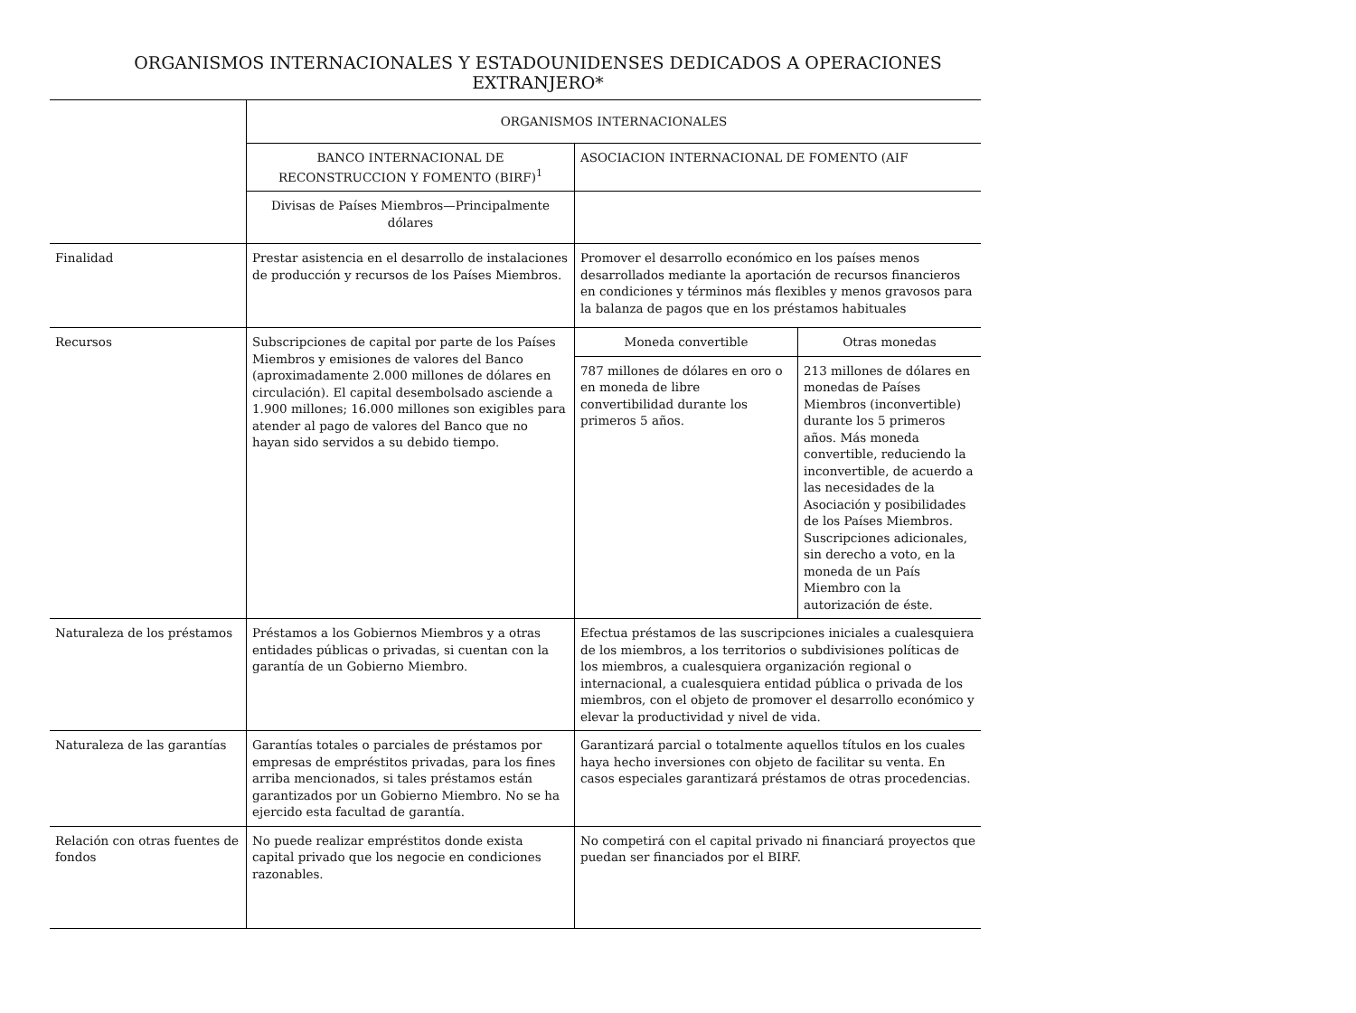ORGANISMOS INTERNACIONALES Y ESTADOUNIDENSES DEDICADOS A OPERACIONES
EXTRANJERO*
| | ORGANISMOS INTERNACIONALES | | |
| | BANCO INTERNACIONAL DE RECONSTRUCCION Y FOMENTO (BIRF)<sup>1</sup> | ASOCIACION INTERNACIONAL DE FOMENTO (AIF | |
| | Divisas de Países Miembros—Principalmente dólares | | |
| Finalidad | Prestar asistencia en el desarrollo de instalaciones de producción y recursos de los Países Miembros. | Promover el desarrollo económico en los países menos desarrollados mediante la aportación de recursos financieros en condiciones y términos más flexibles y menos gravosos para la balanza de pagos que en los préstamos habituales | |
| Recursos | Subscripciones de capital por parte de los Países Miembros y emisiones de valores del Banco (aproximadamente 2.000 millones de dólares en circulación). El capital desembolsado asciende a 1.900 millones; 16.000 millones son exigibles para atender al pago de valores del Banco que no hayan sido servidos a su debido tiempo. | Moneda convertible | Otras monedas |
| | | 787 millones de dólares en oro o en moneda de libre convertibilidad durante los primeros 5 años. | 213 millones de dólares en monedas de Países Miembros (inconvertible) durante los 5 primeros años. Más moneda convertible, reduciendo la inconvertible, de acuerdo a las necesidades de la Asociación y posibilidades de los Países Miembros. Suscripciones adicionales, sin derecho a voto, en la moneda de un País Miembro con la autorización de éste. |
| Naturaleza de los préstamos | Préstamos a los Gobiernos Miembros y a otras entidades públicas o privadas, si cuentan con la garantía de un Gobierno Miembro. | Efectua préstamos de las suscripciones iniciales a cualesquiera de los miembros, a los territorios o subdivisiones políticas de los miembros, a cualesquiera organización regional o internacional, a cualesquiera entidad pública o privada de los miembros, con el objeto de promover el desarrollo económico y elevar la productividad y nivel de vida. | |
| Naturaleza de las garantías | Garantías totales o parciales de préstamos por empresas de empréstitos privadas, para los fines arriba mencionados, si tales préstamos están garantizados por un Gobierno Miembro. No se ha ejercido esta facultad de garantía. | Garantizará parcial o totalmente aquellos títulos en los cuales haya hecho inversiones con objeto de facilitar su venta. En casos especiales garantizará préstamos de otras procedencias. | |
| Relación con otras fuentes de fondos | No puede realizar empréstitos donde exista capital privado que los negocie en condiciones razonables. | No competirá con el capital privado ni financiará proyectos que puedan ser financiados por el BIRF. | |